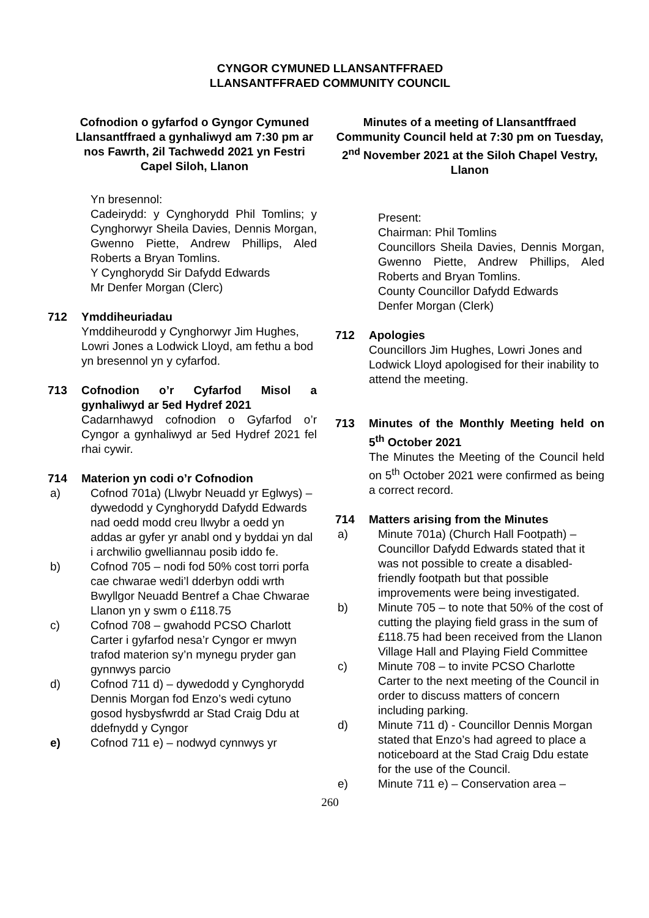CYNGOR CYMUNED LLANSANTFFRAED
LLANSANTFFRAED COMMUNITY COUNCIL
Cofnodion o gyfarfod o Gyngor Cymuned Llansantffraed a gynhaliwyd am 7:30 pm ar nos Fawrth, 2il Tachwedd 2021 yn Festri Capel Siloh, Llanon
Yn bresennol:
Cadeirydd: y Cynghorydd Phil Tomlins; y Cynghorwyr Sheila Davies, Dennis Morgan, Gwenno Piette, Andrew Phillips, Aled Roberts a Bryan Tomlins.
Y Cynghorydd Sir Dafydd Edwards
Mr Denfer Morgan (Clerc)
712 Ymddiheuriadau
Ymddiheurodd y Cynghorwyr Jim Hughes, Lowri Jones a Lodwick Lloyd, am fethu a bod yn bresennol yn y cyfarfod.
713 Cofnodion o’r Cyfarfod Misol a gynhaliwyd ar 5ed Hydref 2021
Cadarnhawyd cofnodion o Gyfarfod o’r Cyngor a gynhaliwyd ar 5ed Hydref 2021 fel rhai cywir.
714 Materion yn codi o’r Cofnodion
a) Cofnod 701a) (Llwybr Neuadd yr Eglwys) – dywedodd y Cynghorydd Dafydd Edwards nad oedd modd creu llwybr a oedd yn addas ar gyfer yr anabl ond y byddai yn dal i archwilio gwelliannau posib iddo fe.
b) Cofnod 705 – nodi fod 50% cost torri porfa cae chwarae wedi’l dderbyn oddi wrth Bwyllgor Neuadd Bentref a Chae Chwarae Llanon yn y swm o £118.75
c) Cofnod 708 – gwahodd PCSO Charlott Carter i gyfarfod nesa’r Cyngor er mwyn trafod materion sy’n mynegu pryder gan gynnwys parcio
d) Cofnod 711 d) – dywedodd y Cynghorydd Dennis Morgan fod Enzo’s wedi cytuno gosod hysbysfwrdd ar Stad Craig Ddu at ddefnydd y Cyngor
e) Cofnod 711 e) – nodwyd cynnwys yr
Minutes of a meeting of Llansantffraed Community Council held at 7:30 pm on Tuesday, 2<sup>nd</sup> November 2021 at the Siloh Chapel Vestry, Llanon
Present:
Chairman: Phil Tomlins
Councillors Sheila Davies, Dennis Morgan, Gwenno Piette, Andrew Phillips, Aled Roberts and Bryan Tomlins.
County Councillor Dafydd Edwards
Denfer Morgan (Clerk)
712 Apologies
Councillors Jim Hughes, Lowri Jones and Lodwick Lloyd apologised for their inability to attend the meeting.
713 Minutes of the Monthly Meeting held on 5<sup>th</sup> October 2021
The Minutes the Meeting of the Council held on 5<sup>th</sup> October 2021 were confirmed as being a correct record.
714 Matters arising from the Minutes
a) Minute 701a) (Church Hall Footpath) – Councillor Dafydd Edwards stated that it was not possible to create a disabled-friendly footpath but that possible improvements were being investigated.
b) Minute 705 – to note that 50% of the cost of cutting the playing field grass in the sum of £118.75 had been received from the Llanon Village Hall and Playing Field Committee
c) Minute 708 – to invite PCSO Charlotte Carter to the next meeting of the Council in order to discuss matters of concern including parking.
d) Minute 711 d) - Councillor Dennis Morgan stated that Enzo’s had agreed to place a noticeboard at the Stad Craig Ddu estate for the use of the Council.
e) Minute 711 e) – Conservation area –
260